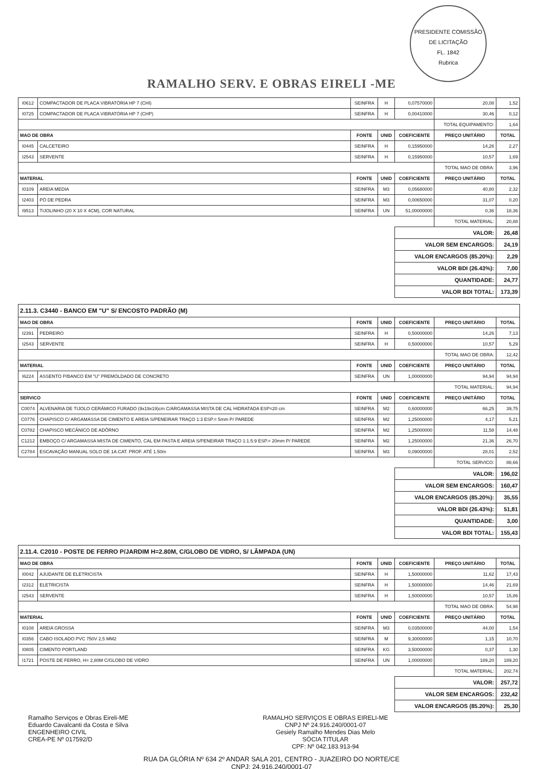RAMALHO SERV. E OBRAS EIRELI -ME
PRESIDENTE COMISSÃO DE LICITAÇÃO
FL. 1842
Rubrica
| I0612 | COMPACTADOR DE PLACA VIBRATÓRIA HP 7 (CHI) | SEINFRA | H | 0,07570000 | 20,08 | 1,52 |
| I0725 | COMPACTADOR DE PLACA VIBRATÓRIA HP 7 (CHP) | SEINFRA | H | 0,00410000 | 30,46 | 0,12 |
| | | | | | TOTAL EQUIPAMENTO: | 1,64 |
| MAO DE OBRA | | FONTE | UNID | COEFICIENTE | PREÇO UNITÁRIO | TOTAL |
| I0445 | CALCETEIRO | SEINFRA | H | 0,15950000 | 14,26 | 2,27 |
| I2543 | SERVENTE | SEINFRA | H | 0,15950000 | 10,57 | 1,69 |
| | | | | | TOTAL MAO DE OBRA: | 3,96 |
| MATERIAL | | FONTE | UNID | COEFICIENTE | PREÇO UNITÁRIO | TOTAL |
| I0109 | AREIA MEDIA | SEINFRA | M3 | 0,05680000 | 40,80 | 2,32 |
| I2403 | PÓ DE PEDRA | SEINFRA | M3 | 0,00650000 | 31,07 | 0,20 |
| I9513 | TIJOLINHO (20 X 10 X 4CM), COR NATURAL | SEINFRA | UN | 51,00000000 | 0,36 | 18,36 |
| | | | | | TOTAL MATERIAL: | 20,88 |
| | | | | VALOR: | | 26,48 |
| | | | | VALOR SEM ENCARGOS: | | 24,19 |
| | | | | VALOR ENCARGOS (85.20%): | | 2,29 |
| | | | | VALOR BDI (26.43%): | | 7,00 |
| | | | | QUANTIDADE: | | 24,77 |
| | | | | VALOR BDI TOTAL: | | 173,39 |
| 2.11.3. C3440 - BANCO EM "U" S/ ENCOSTO PADRÃO (M) | | | | | | |
| MAO DE OBRA | | FONTE | UNID | COEFICIENTE | PREÇO UNITÁRIO | TOTAL |
| I2391 | PEDREIRO | SEINFRA | H | 0,50000000 | 14,26 | 7,13 |
| I2543 | SERVENTE | SEINFRA | H | 0,50000000 | 10,57 | 5,29 |
| | | | | | TOTAL MAO DE OBRA: | 12,42 |
| MATERIAL | | FONTE | UNID | COEFICIENTE | PREÇO UNITÁRIO | TOTAL |
| I6224 | ASSENTO P/BANCO EM "U" PREMOLDADO DE CONCRETO | SEINFRA | UN | 1,00000000 | 94,94 | 94,94 |
| | | | | | TOTAL MATERIAL: | 94,94 |
| SERVICO | | FONTE | UNID | COEFICIENTE | PREÇO UNITÁRIO | TOTAL |
| C0074 | ALVENARIA DE TIJOLO CERÂMICO FURADO (9x19x19)cm C/ARGAMASSA MISTA DE CAL HIDRATADA ESP=20 cm | SEINFRA | M2 | 0,60000000 | 66,25 | 39,75 |
| C0776 | CHAPISCO C/ ARGAMASSA DE CIMENTO E AREIA S/PENEIRAR TRAÇO 1:3 ESP.= 5mm P/ PAREDE | SEINFRA | M2 | 1,25000000 | 4,17 | 5,21 |
| C0782 | CHAPISCO MECÂNICO DE ADÔRNO | SEINFRA | M2 | 1,25000000 | 11,58 | 14,48 |
| C1212 | EMBOÇO C/ ARGAMASSA MISTA DE CIMENTO, CAL EM PASTA E AREIA S/PENEIRAR TRAÇO 1:1.5:9 ESP.= 20mm P/ PAREDE | SEINFRA | M2 | 1,25000000 | 21,36 | 26,70 |
| C2784 | ESCAVAÇÃO MANUAL SOLO DE 1A.CAT. PROF. ATÉ 1.50m | SEINFRA | M3 | 0,09000000 | 28,01 | 2,52 |
| | | | | | TOTAL SERVICO: | 88,66 |
| | | | | VALOR: | | 196,02 |
| | | | | VALOR SEM ENCARGOS: | | 160,47 |
| | | | | VALOR ENCARGOS (85.20%): | | 35,55 |
| | | | | VALOR BDI (26.43%): | | 51,81 |
| | | | | QUANTIDADE: | | 3,00 |
| | | | | VALOR BDI TOTAL: | | 155,43 |
| 2.11.4. C2010 - POSTE DE FERRO P/JARDIM H=2.80M, C/GLOBO DE VIDRO, S/ LÂMPADA (UN) | | | | | | |
| MAO DE OBRA | | FONTE | UNID | COEFICIENTE | PREÇO UNITÁRIO | TOTAL |
| I0042 | AJUDANTE DE ELETRICISTA | SEINFRA | H | 1,50000000 | 11,62 | 17,43 |
| I2312 | ELETRICISTA | SEINFRA | H | 1,50000000 | 14,46 | 21,69 |
| I2543 | SERVENTE | SEINFRA | H | 1,50000000 | 10,57 | 15,86 |
| | | | | | TOTAL MAO DE OBRA: | 54,98 |
| MATERIAL | | FONTE | UNID | COEFICIENTE | PREÇO UNITÁRIO | TOTAL |
| I0108 | AREIA GROSSA | SEINFRA | M3 | 0,03500000 | 44,00 | 1,54 |
| I0356 | CABO ISOLADO PVC 750V 2,5 MM2 | SEINFRA | M | 9,30000000 | 1,15 | 10,70 |
| I0805 | CIMENTO PORTLAND | SEINFRA | KG | 3,50000000 | 0,37 | 1,30 |
| I1721 | POSTE DE FERRO, H= 2,80M C/GLOBO DE VIDRO | SEINFRA | UN | 1,00000000 | 189,20 | 189,20 |
| | | | | | TOTAL MATERIAL: | 202,74 |
| | | | | VALOR: | | 257,72 |
| | | | | VALOR SEM ENCARGOS: | | 232,42 |
| | | | | VALOR ENCARGOS (85.20%): | | 25,30 |
Ramalho Serviços e Obras Eireli-ME
Eduardo Cavalcanti da Costa e Silva
ENGENHEIRO CIVIL
CREA-PE Nº 017592/D
RAMALHO SERVIÇOS E OBRAS EIRELI-ME
CNPJ Nº 24.916.240/0001-07
Gesiely Ramalho Mendes Dias Melo
SÓCIA TITULAR
CPF: Nº 042.183.913-94
RUA DA GLÓRIA Nº 634 2º ANDAR SALA 201, CENTRO - JUAZEIRO DO NORTE/CE
CNPJ: 24.916.240/0001-07